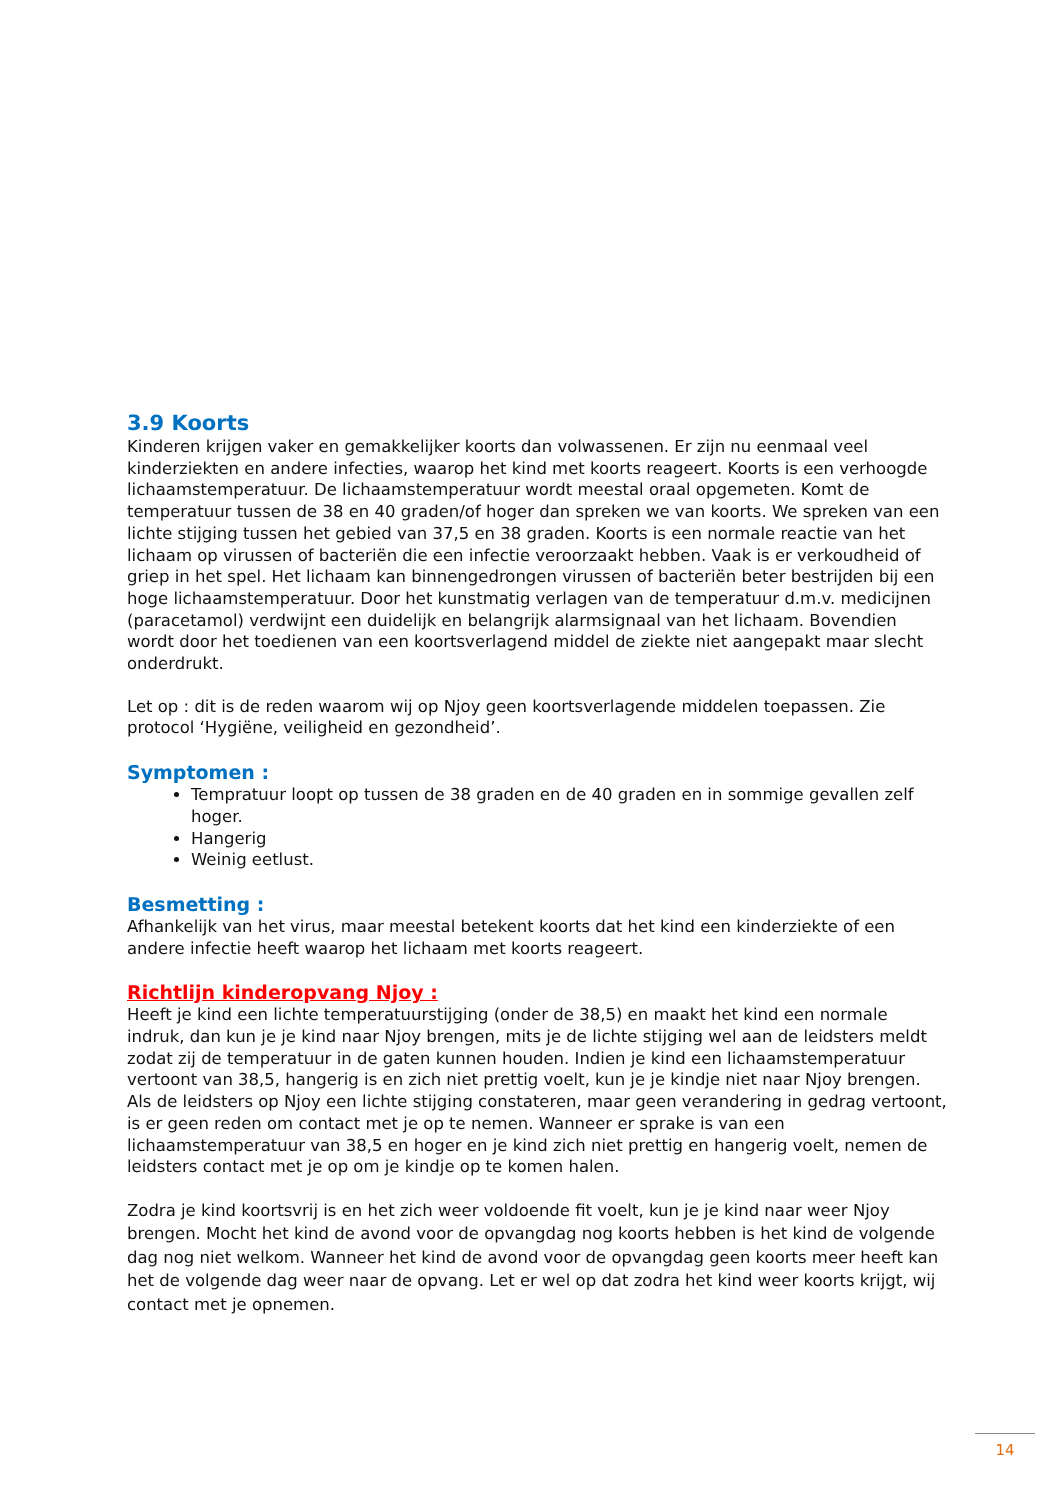3.9 Koorts
Kinderen krijgen vaker en gemakkelijker koorts dan volwassenen. Er zijn nu eenmaal veel kinderziekten en andere infecties, waarop het kind met koorts reageert. Koorts is een verhoogde lichaamstemperatuur. De lichaamstemperatuur wordt meestal oraal opgemeten. Komt de temperatuur tussen de 38 en 40 graden/of hoger dan spreken we van koorts. We spreken van een lichte stijging tussen het gebied van 37,5 en 38 graden. Koorts is een normale reactie van het lichaam op virussen of bacteriën die een infectie veroorzaakt hebben. Vaak is er verkoudheid of griep in het spel. Het lichaam kan binnengedrongen virussen of bacteriën beter bestrijden bij een hoge lichaamstemperatuur. Door het kunstmatig verlagen van de temperatuur d.m.v. medicijnen (paracetamol) verdwijnt een duidelijk en belangrijk alarmsignaal van het lichaam. Bovendien wordt door het toedienen van een koortsverlagend middel de ziekte niet aangepakt maar slecht onderdrukt.
Let op : dit is de reden waarom wij op Njoy geen koortsverlagende middelen toepassen. Zie protocol ‘Hygiëne, veiligheid en gezondheid’.
Symptomen :
Tempratuur loopt op tussen de 38 graden en de 40 graden en in sommige gevallen zelf hoger.
Hangerig
Weinig eetlust.
Besmetting :
Afhankelijk van het virus, maar meestal betekent koorts dat het kind een kinderziekte of een andere infectie heeft waarop het lichaam met koorts reageert.
Richtlijn kinderopvang Njoy :
Heeft je kind een lichte temperatuurstijging (onder de 38,5) en maakt het kind een normale indruk, dan kun je je kind naar Njoy brengen, mits je de lichte stijging wel aan de leidsters meldt zodat zij de temperatuur in de gaten kunnen houden. Indien je kind een lichaamstemperatuur vertoont van 38,5, hangerig is en zich niet prettig voelt, kun je je kindje niet naar Njoy brengen. Als de leidsters op Njoy een lichte stijging constateren, maar geen verandering in gedrag vertoont, is er geen reden om contact met je op te nemen. Wanneer er sprake is van een lichaamstemperatuur van 38,5 en hoger en je kind zich niet prettig en hangerig voelt, nemen de leidsters contact met je op om je kindje op te komen halen.
Zodra je kind koortsvrij is en het zich weer voldoende fit voelt, kun je je kind naar weer Njoy brengen. Mocht het kind de avond voor de opvangdag nog koorts hebben is het kind de volgende dag nog niet welkom. Wanneer het kind de avond voor de opvangdag geen koorts meer heeft kan het de volgende dag weer naar de opvang. Let er wel op dat zodra het kind weer koorts krijgt, wij contact met je opnemen.
14